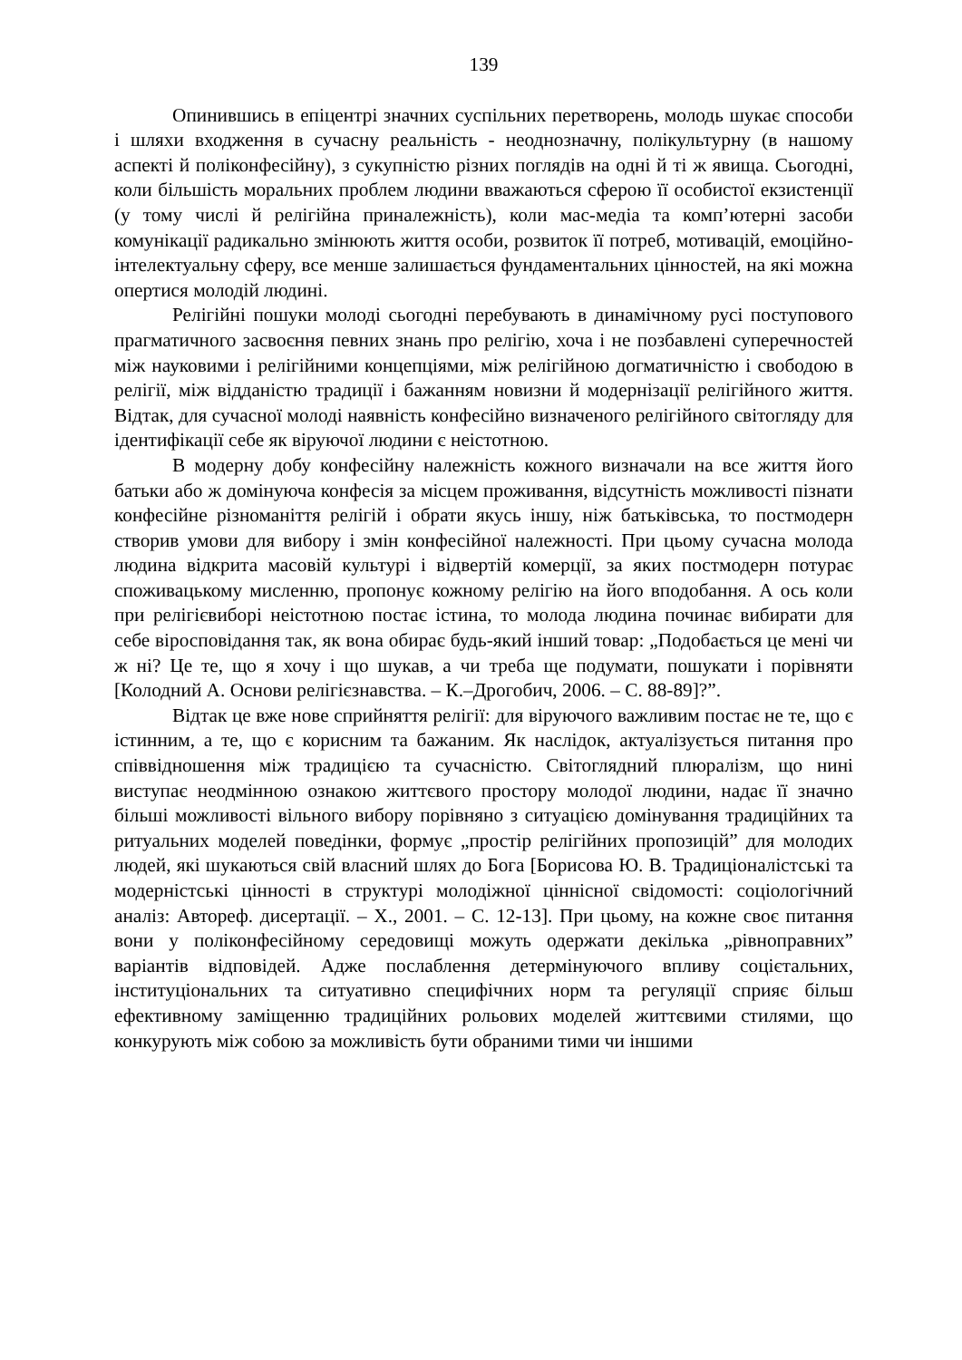139
Опинившись в епіцентрі значних суспільних перетворень, молодь шукає способи і шляхи входження в сучасну реальність - неоднозначну, полікультурну (в нашому аспекті й поліконфесійну), з сукупністю різних поглядів на одні й ті ж явища. Сьогодні, коли більшість моральних проблем людини вважаються сферою її особистої екзистенції (у тому числі й релігійна приналежність), коли мас-медіа та комп’ютерні засоби комунікації радикально змінюють життя особи, розвиток її потреб, мотивацій, емоційно-інтелектуальну сферу, все менше залишається фундаментальних цінностей, на які можна опертися молодій людині.
Релігійні пошуки молоді сьогодні перебувають в динамічному русі поступового прагматичного засвоєння певних знань про релігію, хоча і не позбавлені суперечностей між науковими і релігійними концепціями, між релігійною догматичністю і свободою в релігії, між відданістю традиції і бажанням новизни й модернізації релігійного життя. Відтак, для сучасної молоді наявність конфесійно визначеного релігійного світогляду для ідентифікації себе як віруючої людини є неістотною.
В модерну добу конфесійну належність кожного визначали на все життя його батьки або ж домінуюча конфесія за місцем проживання, відсутність можливості пізнати конфесійне різноманіття релігій і обрати якусь іншу, ніж батьківська, то постмодерн створив умови для вибору і змін конфесійної належності. При цьому сучасна молода людина відкрита масовій культурі і відвертій комерції, за яких постмодерн потурає споживацькому мисленню, пропонує кожному релігію на його вподобання. А ось коли при релігієвиборі неістотною постає істина, то молода людина починає вибирати для себе віросповідання так, як вона обирає будь-який інший товар: „Подобається це мені чи ж ні? Це те, що я хочу і що шукав, а чи треба ще подумати, пошукати і порівняти [Колодний А. Основи релігієзнавства. – К.–Дрогобич, 2006. – С. 88-89]?”.
Відтак це вже нове сприйняття релігії: для віруючого важливим постає не те, що є істинним, а те, що є корисним та бажаним. Як наслідок, актуалізується питання про співвідношення між традицією та сучасністю. Світоглядний плюралізм, що нині виступає неодмінною ознакою життєвого простору молодої людини, надає її значно більші можливості вільного вибору порівняно з ситуацією домінування традиційних та ритуальних моделей поведінки, формує „простір релігійних пропозицій” для молодих людей, які шукаються свій власний шлях до Бога [Борисова Ю. В. Традиціоналістські та модерністські цінності в структурі молодіжної ціннісної свідомості: соціологічний аналіз: Автореф. дисертації. – Х., 2001. – С. 12-13]. При цьому, на кожне своє питання вони у поліконфесійному середовищі можуть одержати декілька „рівноправних” варіантів відповідей. Адже послаблення детермінуючого впливу соцієтальних, інституціональних та ситуативно специфічних норм та регуляції сприяє більш ефективному заміщенню традиційних рольових моделей життєвими стилями, що конкурують між собою за можливість бути обраними тими чи іншими